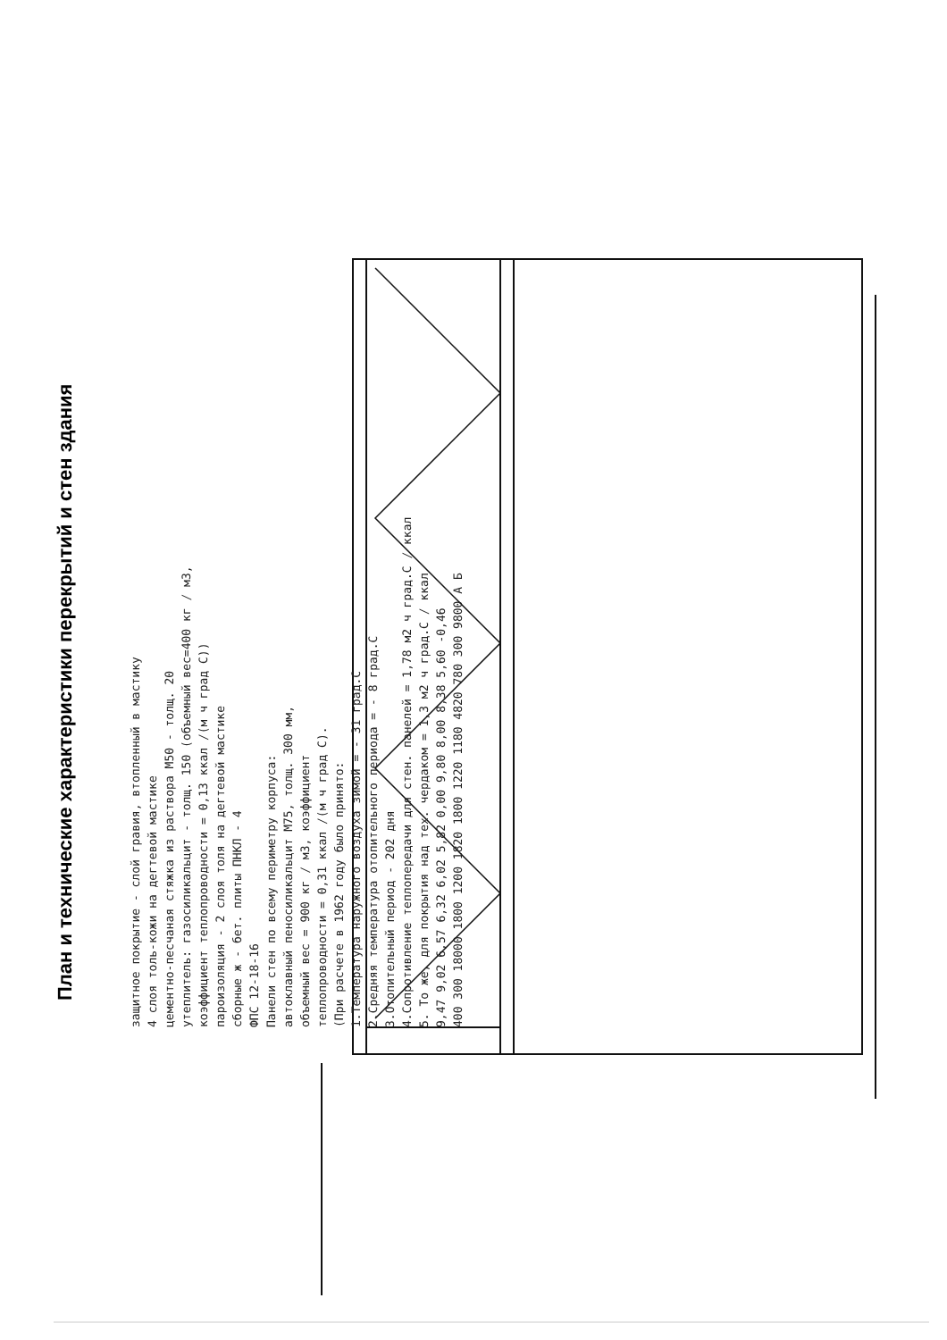План и технические характеристики перекрытий и стен здания
защитное покрытие - слой гравия, втопленный в мастику
4 слоя толь-кожи на дегтевой мастике
цементно-песчаная стяжка из раствора М50 - толщ. 20
утеплитель: газосиликальцит - толщ. 150 (объемный вес=400 кг / м3,
коэффициент теплопроводности = 0,13 ккал /(м ч град С))
пароизоляция - 2 слоя толя на дегтевой мастике
сборные ж - бет. плиты ПНКЛ - 4
ФПС 12-18-16
Панели стен по всему периметру корпуса:
автоклавный пеносиликальцит М75, толщ. 300 мм,
объемный вес = 900 кг / м3, коэффициент
теплопроводности = 0,31 ккал /(м ч град С).
(При расчете в 1962 году было принято:
1.Температура наружного воздуха зимой = - 31 град.С
2.Средняя температура отопительного периода = - 8 град.С
3.Отопительный период - 202 дня
4.Сопротивление теплопередачи для стен. панелей = 1,78 м2 ч град.С / ккал
5. То же, для покрытия над тех. чердаком = 1,3 м2 ч град.С / ккал
9,47 9,02 6,57 6,32 6,02 5,82 0,00 9,80 8,00 8,38 5,60 -0,46
400 300 18000 1800 1200 1820 1800 1220 1180 4820 780 300 9800 А Б